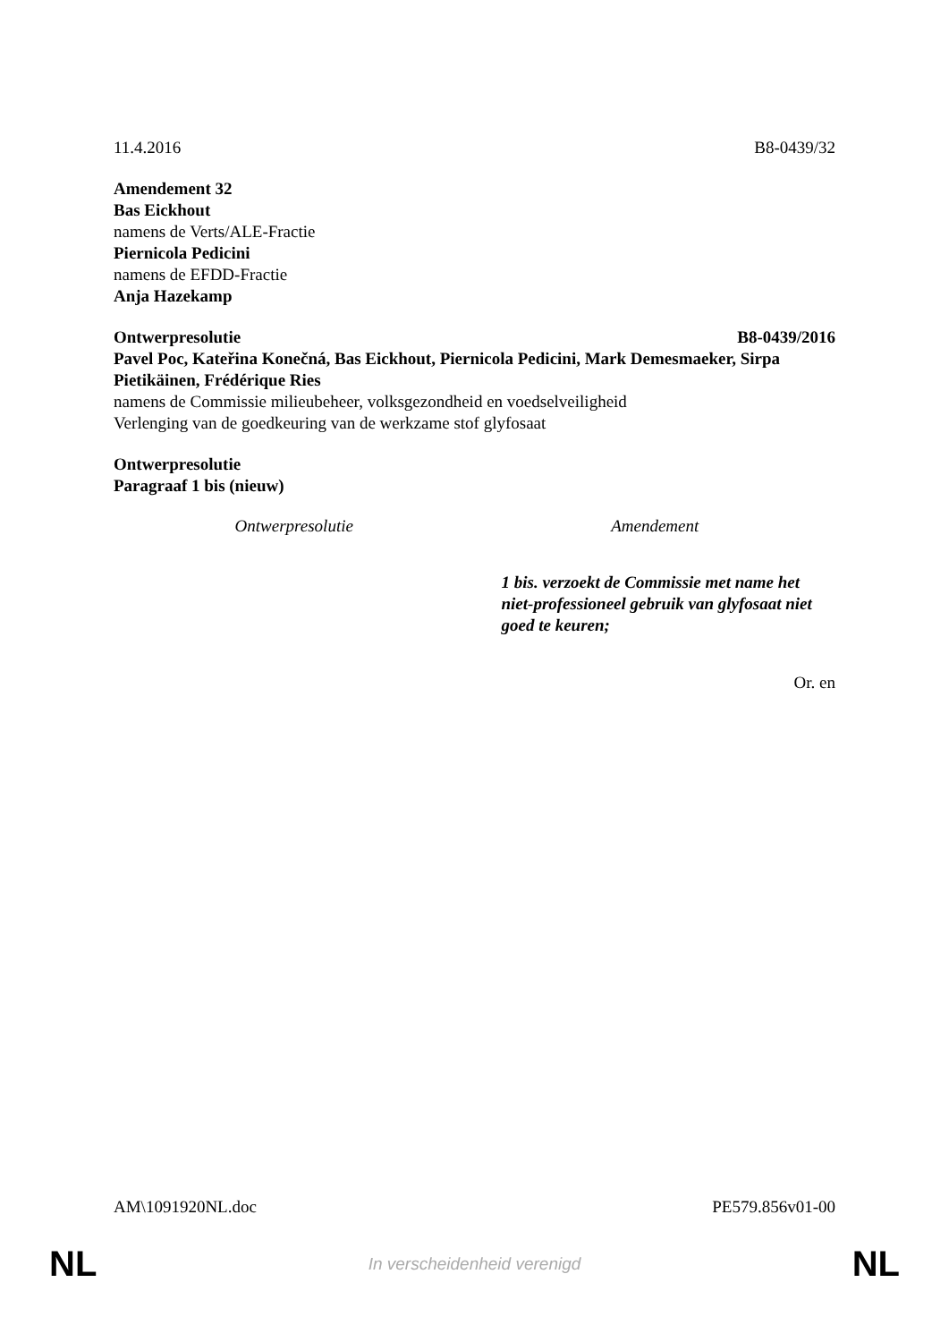11.4.2016 B8-0439/32
Amendement 32
Bas Eickhout
namens de Verts/ALE-Fractie
Piernicola Pedicini
namens de EFDD-Fractie
Anja Hazekamp
Ontwerpresolutie B8-0439/2016
Pavel Poc, Kateřina Konečná, Bas Eickhout, Piernicola Pedicini, Mark Demesmaeker, Sirpa Pietikäinen, Frédérique Ries
namens de Commissie milieubeheer, volksgezondheid en voedselveiligheid
Verlenging van de goedkeuring van de werkzame stof glyfosaat
Ontwerpresolutie
Paragraaf 1 bis (nieuw)
| Ontwerpresolutie | Amendement |
| --- | --- |
| | 1 bis. verzoekt de Commissie met name het niet-professioneel gebruik van glyfosaat niet goed te keuren; |
Or. en
AM\1091920NL.doc PE579.856v01-00
NL In verscheidenheid verenigd NL